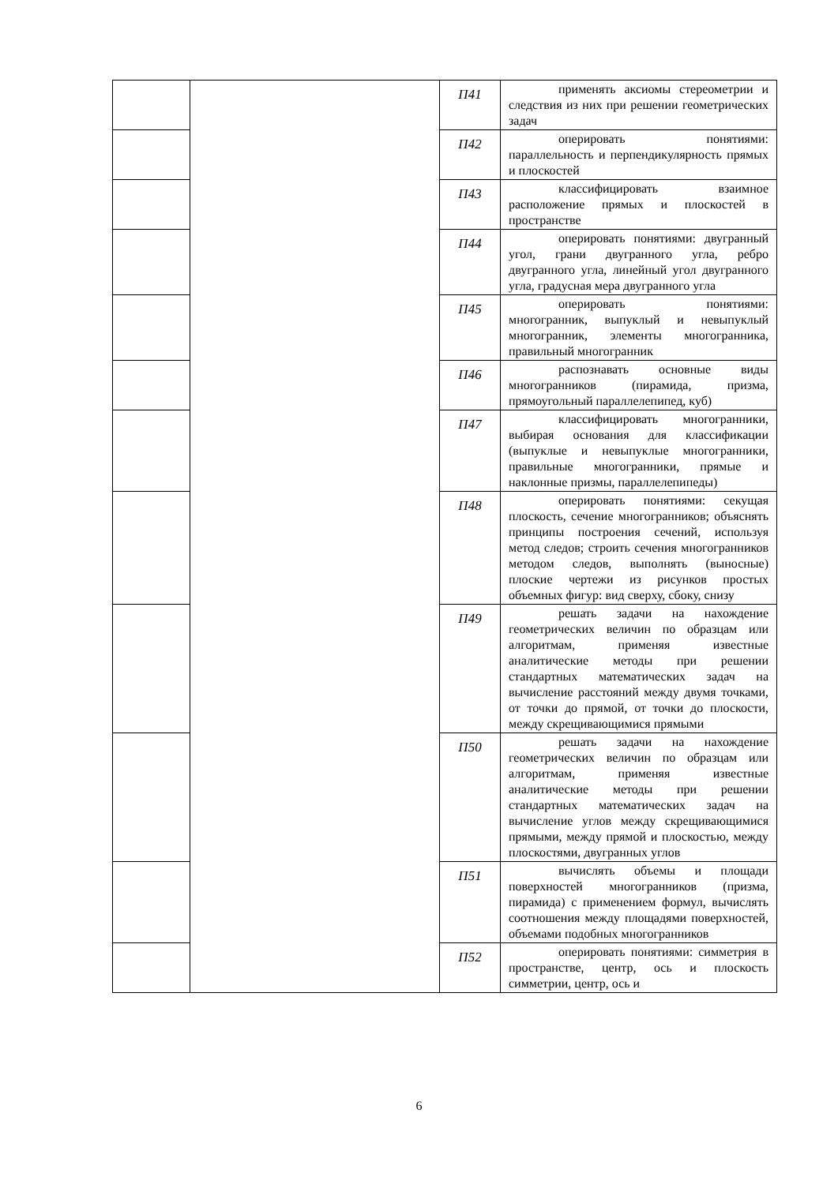| | | П41 | применять аксиомы стереометрии и следствия из них при решении геометрических задач |
| | | П42 | оперировать понятиями: параллельность и перпендикулярность прямых и плоскостей |
| | | П43 | классифицировать взаимное расположение прямых и плоскостей в пространстве |
| | | П44 | оперировать понятиями: двугранный угол, грани двугранного угла, ребро двугранного угла, линейный угол двугранного угла, градусная мера двугранного угла |
| | | П45 | оперировать понятиями: многогранник, выпуклый и невыпуклый многогранник, элементы многогранника, правильный многогранник |
| | | П46 | распознавать основные виды многогранников (пирамида, призма, прямоугольный параллелепипед, куб) |
| | | П47 | классифицировать многогранники, выбирая основания для классификации (выпуклые и невыпуклые многогранники, правильные многогранники, прямые и наклонные призмы, параллелепипеды) |
| | | П48 | оперировать понятиями: секущая плоскость, сечение многогранников; объяснять принципы построения сечений, используя метод следов; строить сечения многогранников методом следов, выполнять (выносные) плоские чертежи из рисунков простых объемных фигур: вид сверху, сбоку, снизу |
| | | П49 | решать задачи на нахождение геометрических величин по образцам или алгоритмам, применяя известные аналитические методы при решении стандартных математических задач на вычисление расстояний между двумя точками, от точки до прямой, от точки до плоскости, между скрещивающимися прямыми |
| | | П50 | решать задачи на нахождение геометрических величин по образцам или алгоритмам, применяя известные аналитические методы при решении стандартных математических задач на вычисление углов между скрещивающимися прямыми, между прямой и плоскостью, между плоскостями, двугранных углов |
| | | П51 | вычислять объемы и площади поверхностей многогранников (призма, пирамида) с применением формул, вычислять соотношения между площадями поверхностей, объемами подобных многогранников |
| | | П52 | оперировать понятиями: симметрия в пространстве, центр, ось и плоскость симметрии, центр, ось и |
6